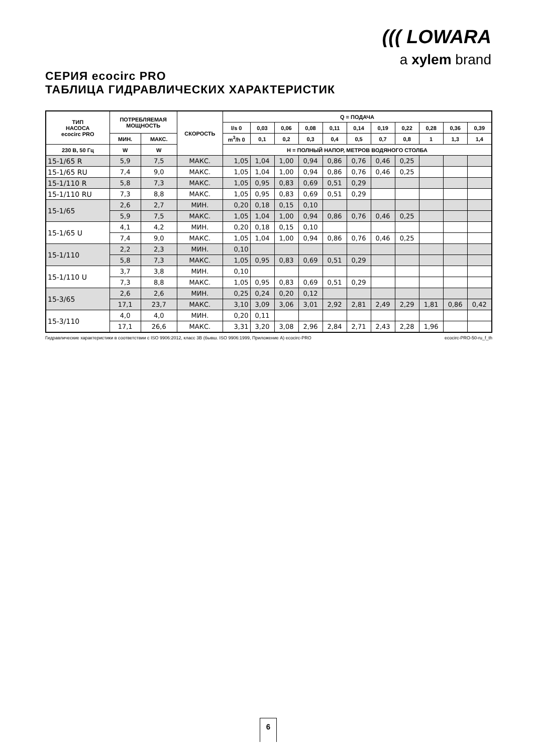((( LOWARA
a xylem brand
СЕРИЯ ecocirc PRO
ТАБЛИЦА ГИДРАВЛИЧЕСКИХ ХАРАКТЕРИСТИК
| ТИП НАСОСА ecocirc PRO | ПОТРЕБЛЯЕМАЯ МОЩНОСТЬ | | СКОРОСТЬ | Q = ПОДАЧА | | | | | | | | | | |
| --- | --- | --- | --- | --- | --- | --- | --- | --- | --- | --- | --- | --- | --- | --- |
| | | | | l/s 0 | 0,03 | 0,06 | 0,08 | 0,11 | 0,14 | 0,19 | 0,22 | 0,28 | 0,36 | 0,39 |
| | МИН. | МАКС. | | m<sup>3</sup>/h 0 | 0,1 | 0,2 | 0,3 | 0,4 | 0,5 | 0,7 | 0,8 | 1 | 1,3 | 1,4 |
| 230 В, 50 Гц | W | W | | H = ПОЛНЫЙ НАПОР, МЕТРОВ ВОДЯНОГО СТОЛБА | | | | | | | | | | |
| 15-1/65 R | 5,9 | 7,5 | МАКС. | 1,05 | 1,04 | 1,00 | 0,94 | 0,86 | 0,76 | 0,46 | 0,25 | | | |
| 15-1/65 RU | 7,4 | 9,0 | МАКС. | 1,05 | 1,04 | 1,00 | 0,94 | 0,86 | 0,76 | 0,46 | 0,25 | | | |
| 15-1/110 R | 5,8 | 7,3 | МАКС. | 1,05 | 0,95 | 0,83 | 0,69 | 0,51 | 0,29 | | | | | |
| 15-1/110 RU | 7,3 | 8,8 | МАКС. | 1,05 | 0,95 | 0,83 | 0,69 | 0,51 | 0,29 | | | | | |
| 15-1/65 | 2,6 | 2,7 | МИН. | 0,20 | 0,18 | 0,15 | 0,10 | | | | | | | |
| | 5,9 | 7,5 | МАКС. | 1,05 | 1,04 | 1,00 | 0,94 | 0,86 | 0,76 | 0,46 | 0,25 | | | |
| 15-1/65 U | 4,1 | 4,2 | МИН. | 0,20 | 0,18 | 0,15 | 0,10 | | | | | | | |
| | 7,4 | 9,0 | МАКС. | 1,05 | 1,04 | 1,00 | 0,94 | 0,86 | 0,76 | 0,46 | 0,25 | | | |
| 15-1/110 | 2,2 | 2,3 | МИН. | 0,10 | | | | | | | | | | |
| | 5,8 | 7,3 | МАКС. | 1,05 | 0,95 | 0,83 | 0,69 | 0,51 | 0,29 | | | | | |
| 15-1/110 U | 3,7 | 3,8 | МИН. | 0,10 | | | | | | | | | | |
| | 7,3 | 8,8 | МАКС. | 1,05 | 0,95 | 0,83 | 0,69 | 0,51 | 0,29 | | | | | |
| 15-3/65 | 2,6 | 2,6 | МИН. | 0,25 | 0,24 | 0,20 | 0,12 | | | | | | | |
| | 17,1 | 23,7 | МАКС. | 3,10 | 3,09 | 3,06 | 3,01 | 2,92 | 2,81 | 2,49 | 2,29 | 1,81 | 0,86 | 0,42 |
| 15-3/110 | 4,0 | 4,0 | МИН. | 0,20 | 0,11 | | | | | | | | | |
| | 17,1 | 26,6 | МАКС. | 3,31 | 3,20 | 3,08 | 2,96 | 2,84 | 2,71 | 2,43 | 2,28 | 1,96 | | |
Гидравлические характеристики в соответствии с ISO 9906:2012, класс 3B (бывш. ISO 9906:1999, Приложение A) ecocirc-PRO ecocirc-PRO-50-ru_f_th
6